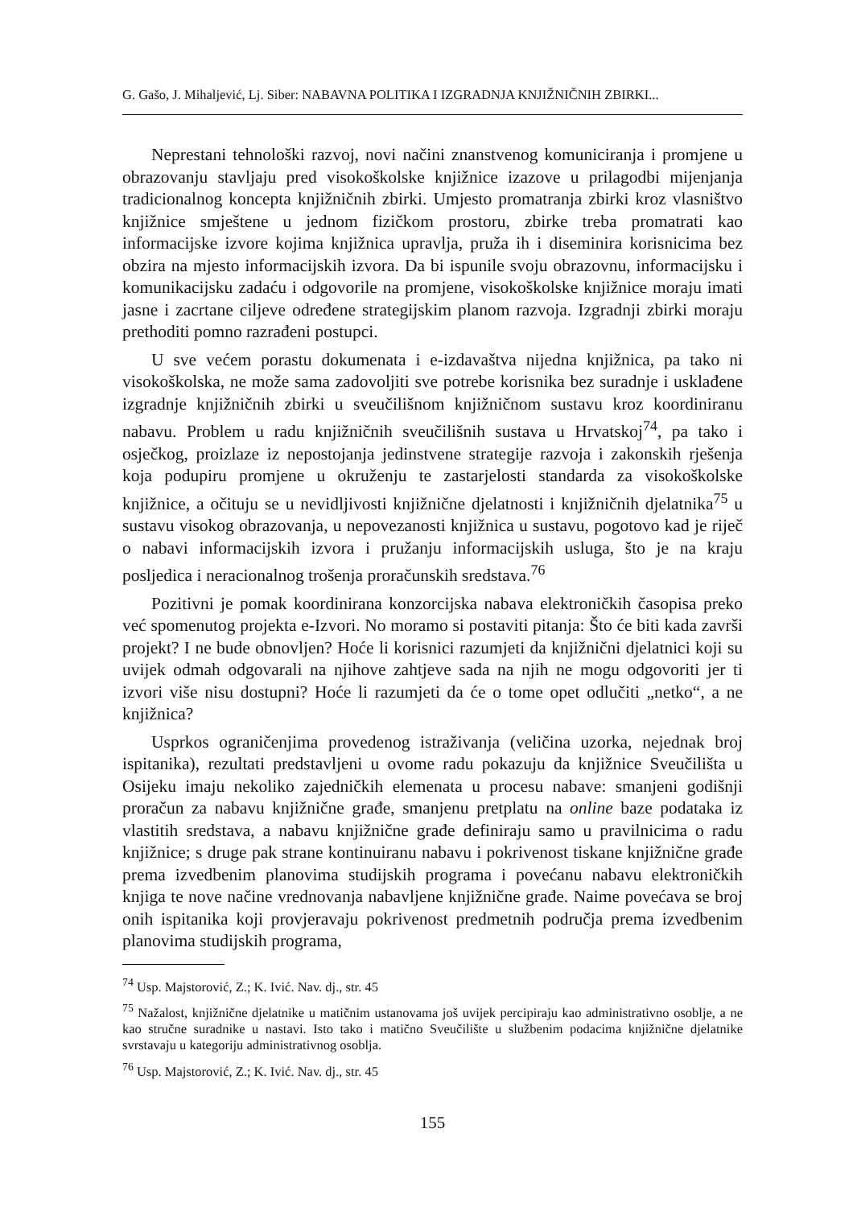G. Gašo, J. Mihaljević, Lj. Siber: NABAVNA POLITIKA I IZGRADNJA KNJIŽNIČNIH ZBIRKI...
Neprestani tehnološki razvoj, novi načini znanstvenog komuniciranja i promjene u obrazovanju stavljaju pred visokoškolske knjižnice izazove u prilagodbi mijenjanja tradicionalnog koncepta knjižničnih zbirki. Umjesto promatranja zbirki kroz vlasništvo knjižnice smještene u jednom fizičkom prostoru, zbirke treba promatrati kao informacijske izvore kojima knjižnica upravlja, pruža ih i diseminira korisnicima bez obzira na mjesto informacijskih izvora. Da bi ispunile svoju obrazovnu, informacijsku i komunikacijsku zadaću i odgovorile na promjene, visokoškolske knjižnice moraju imati jasne i zacrtane ciljeve određene strategijskim planom razvoja. Izgradnji zbirki moraju prethoditi pomno razrađeni postupci.
U sve većem porastu dokumenata i e-izdavaštva nijedna knjižnica, pa tako ni visokoškolska, ne može sama zadovoljiti sve potrebe korisnika bez suradnje i usklađene izgradnje knjižničnih zbirki u sveučilišnom knjižničnom sustavu kroz koordiniranu nabavu. Problem u radu knjižničnih sveučilišnih sustava u Hrvatskoj<sup>74</sup>, pa tako i osječkog, proizlaze iz nepostojanja jedinstvene strategije razvoja i zakonskih rješenja koja podupiru promjene u okruženju te zastarjelosti standarda za visokoškolske knjižnice, a očituju se u nevidljivosti knjižnične djelatnosti i knjižničnih djelatnika<sup>75</sup> u sustavu visokog obrazovanja, u nepovezanosti knjižnica u sustavu, pogotovo kad je riječ o nabavi informacijskih izvora i pružanju informacijskih usluga, što je na kraju posljedica i neracionalnog trošenja proračunskih sredstava.<sup>76</sup>
Pozitivni je pomak koordinirana konzorcijska nabava elektroničkih časopisa preko već spomenutog projekta e-Izvori. No moramo si postaviti pitanja: Što će biti kada završi projekt? I ne bude obnovljen? Hoće li korisnici razumjeti da knjižnični djelatnici koji su uvijek odmah odgovarali na njihove zahtjeve sada na njih ne mogu odgovoriti jer ti izvori više nisu dostupni? Hoće li razumjeti da će o tome opet odlučiti „netko“, a ne knjižnica?
Usprkos ograničenjima provedenog istraživanja (veličina uzorka, nejednak broj ispitanika), rezultati predstavljeni u ovome radu pokazuju da knjižnice Sveučilišta u Osijeku imaju nekoliko zajedničkih elemenata u procesu nabave: smanjeni godišnji proračun za nabavu knjižnične građe, smanjenu pretplatu na online baze podataka iz vlastitih sredstava, a nabavu knjižnične građe definiraju samo u pravilnicima o radu knjižnice; s druge pak strane kontinuiranu nabavu i pokrivenost tiskane knjižnične građe prema izvedbenim planovima studijskih programa i povećanu nabavu elektroničkih knjiga te nove načine vrednovanja nabavljene knjižnične građe. Naime povećava se broj onih ispitanika koji provjeravaju pokrivenost predmetnih područja prema izvedbenim planovima studijskih programa,
<sup>74</sup> Usp. Majstorović, Z.; K. Ivić. Nav. dj., str. 45
<sup>75</sup> Nažalost, knjižnične djelatnike u matičnim ustanovama još uvijek percipiraju kao administrativno osoblje, a ne kao stručne suradnike u nastavi. Isto tako i matično Sveučilište u službenim podacima knjižnične djelatnike svrstavaju u kategoriju administrativnog osoblja.
<sup>76</sup> Usp. Majstorović, Z.; K. Ivić. Nav. dj., str. 45
155